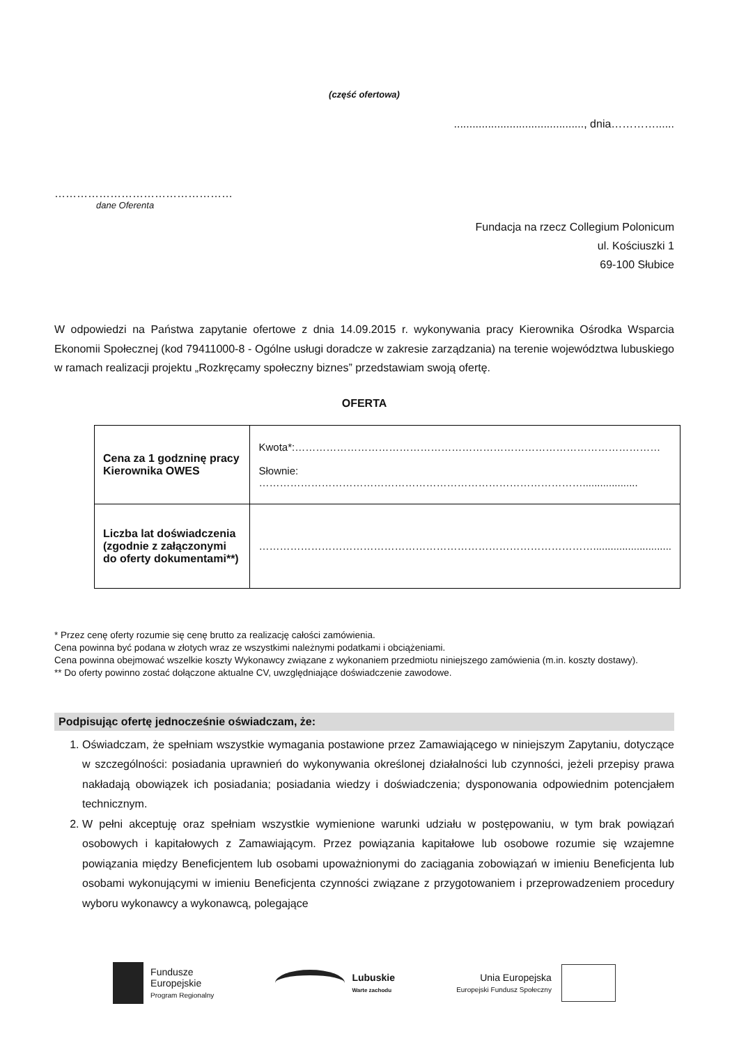(część ofertowa)
.........................................., dnia…………......
…………………………………………
dane Oferenta
Fundacja na rzecz Collegium Polonicum
ul. Kościuszki 1
69-100 Słubice
W odpowiedzi na Państwa zapytanie ofertowe z dnia 14.09.2015 r. wykonywania pracy Kierownika Ośrodka Wsparcia Ekonomii Społecznej (kod 79411000-8 - Ogólne usługi doradcze w zakresie zarządzania) na terenie województwa lubuskiego w ramach realizacji projektu „Rozkręcamy społeczny biznes” przedstawiam swoją ofertę.
OFERTA
| Cena za 1 godzninę pracy Kierownika OWES | Kwota*:…………………………………………………………………………………………… Słownie: …………………………………………………………………………………................... |
| Liczba lat doświadczenia (zgodnie z załączonymi do oferty dokumentami**) | ……………………………………………………………………………………........................... |
* Przez cenę oferty rozumie się cenę brutto za realizację całości zamówienia.
Cena powinna być podana w złotych wraz ze wszystkimi należnymi podatkami i obciążeniami.
Cena powinna obejmować wszelkie koszty Wykonawcy związane z wykonaniem przedmiotu niniejszego zamówienia (m.in. koszty dostawy).
** Do oferty powinno zostać dołączone aktualne CV, uwzględniające doświadczenie zawodowe.
Podpisując ofertę jednocześnie oświadczam, że:
1. Oświadczam, że spełniam wszystkie wymagania postawione przez Zamawiającego w niniejszym Zapytaniu, dotyczące w szczególności: posiadania uprawnień do wykonywania określonej działalności lub czynności, jeżeli przepisy prawa nakładają obowiązek ich posiadania; posiadania wiedzy i doświadczenia; dysponowania odpowiednim potencjałem technicznym.
2. W pełni akceptuję oraz spełniam wszystkie wymienione warunki udziału w postępowaniu, w tym brak powiązań osobowych i kapitałowych z Zamawiającym. Przez powiązania kapitałowe lub osobowe rozumie się wzajemne powiązania między Beneficjentem lub osobami upoważnionymi do zaciągania zobowiązań w imieniu Beneficjenta lub osobami wykonującymi w imieniu Beneficjenta czynności związane z przygotowaniem i przeprowadzeniem procedury wyboru wykonawcy a wykonawcą, polegające
Fundusze
Europejskie
Program Regionalny
Lubuskie
Warte zachodu
Unia Europejska
Europejski Fundusz Społeczny